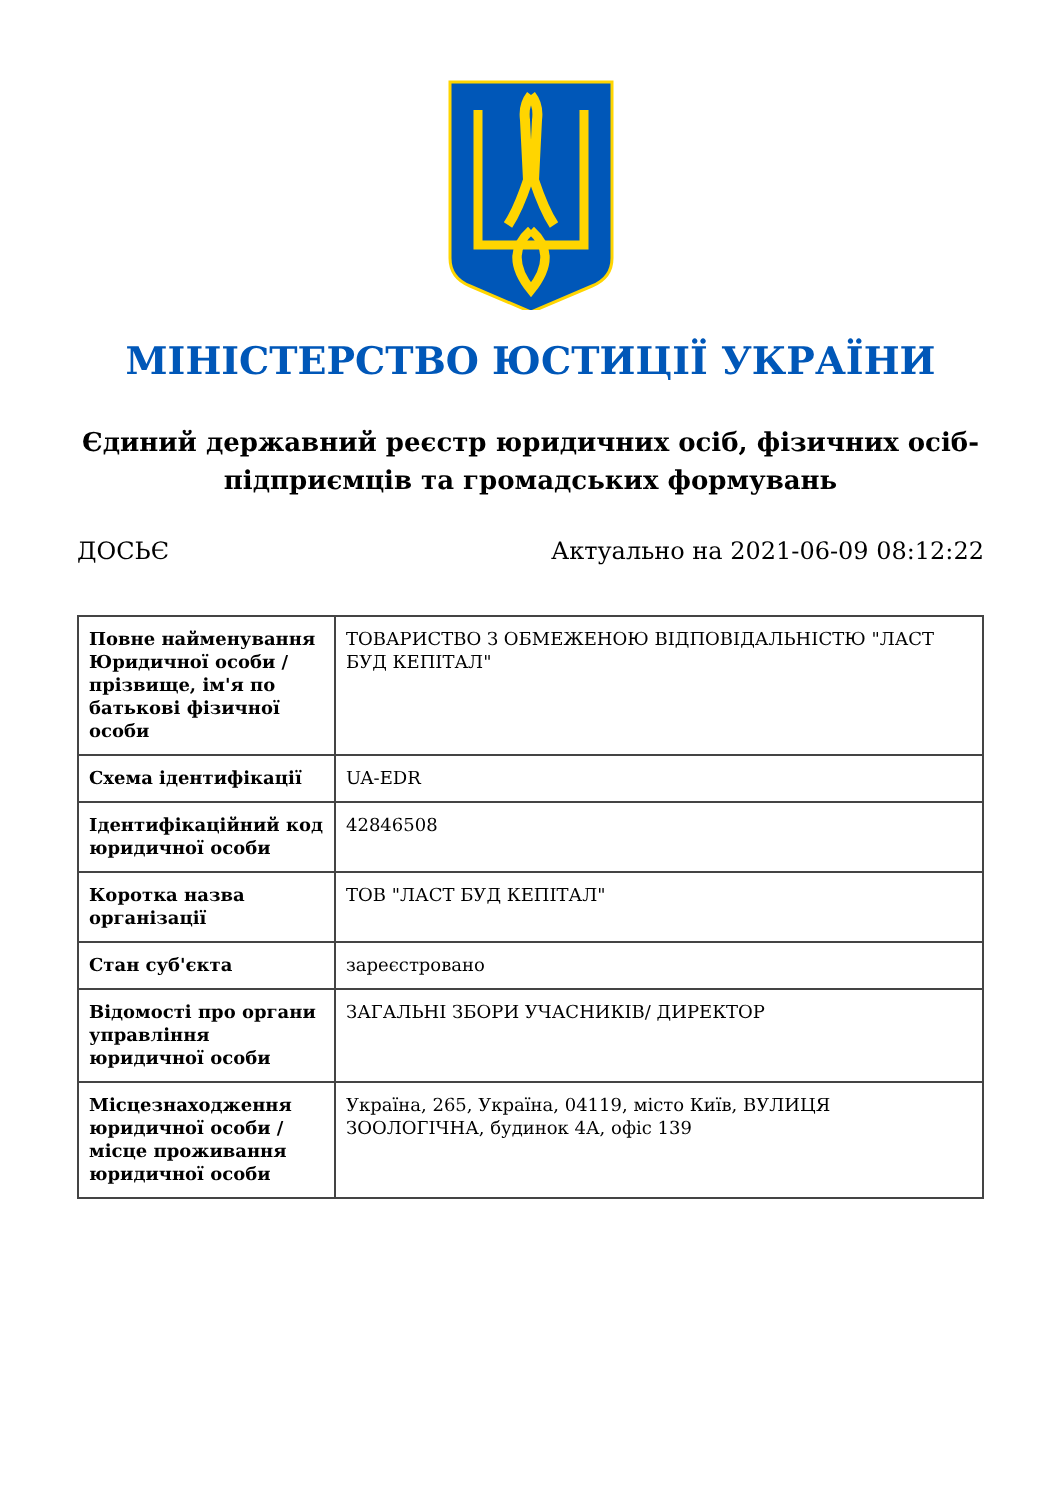МІНІСТЕРСТВО ЮСТИЦІЇ УКРАЇНИ
Єдиний державний реєстр юридичних осіб, фізичних осіб-підприємців та громадських формувань
ДОСЬЄ Актуально на 2021-06-09 08:12:22
| Повне найменування Юридичної особи / прізвище, ім'я по батькові фізичної особи | ТОВАРИСТВО З ОБМЕЖЕНОЮ ВІДПОВІДАЛЬНІСТЮ "ЛАСТ БУД КЕПІТАЛ" |
| Схема ідентифікації | UA-EDR |
| Ідентифікаційний код юридичної особи | 42846508 |
| Коротка назва організації | ТОВ "ЛАСТ БУД КЕПІТАЛ" |
| Стан суб'єкта | зареєстровано |
| Відомості про органи управління юридичної особи | ЗАГАЛЬНІ ЗБОРИ УЧАСНИКІВ/ ДИРЕКТОР |
| Місцезнаходження юридичної особи / місце проживання юридичної особи | Україна, 265, Україна, 04119, місто Київ, ВУЛИЦЯ ЗООЛОГІЧНА, будинок 4А, офіс 139 |